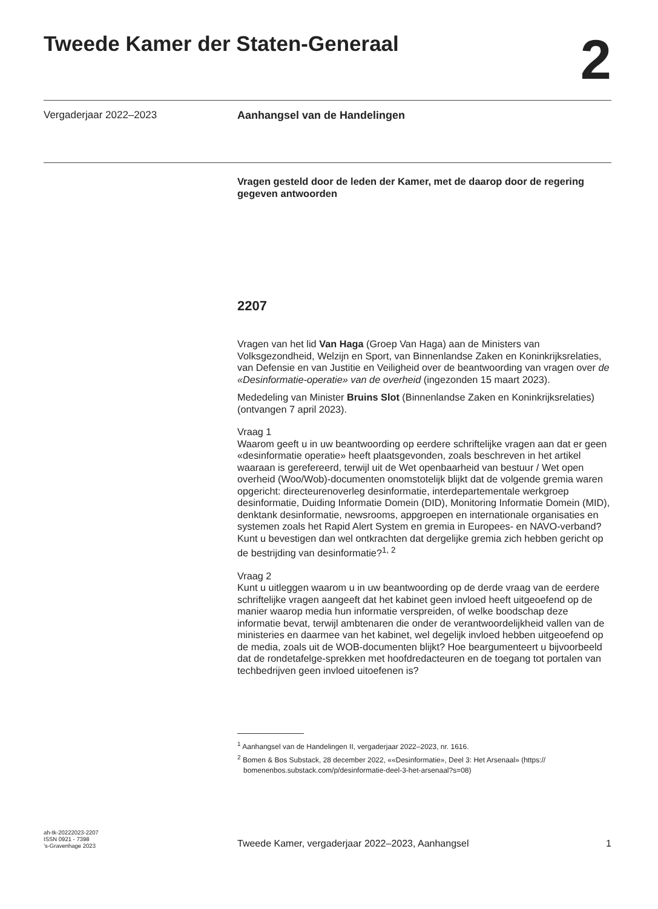Tweede Kamer der Staten-Generaal
2
Vergaderjaar 2022–2023 Aanhangsel van de Handelingen
Vragen gesteld door de leden der Kamer, met de daarop door de regering gegeven antwoorden
2207
Vragen van het lid Van Haga (Groep Van Haga) aan de Ministers van Volksgezondheid, Welzijn en Sport, van Binnenlandse Zaken en Koninkrijksrelaties, van Defensie en van Justitie en Veiligheid over de beantwoording van vragen over de «Desinformatie-operatie» van de overheid (ingezonden 15 maart 2023).
Mededeling van Minister Bruins Slot (Binnenlandse Zaken en Koninkrijksrelaties) (ontvangen 7 april 2023).
Vraag 1
Waarom geeft u in uw beantwoording op eerdere schriftelijke vragen aan dat er geen «desinformatie operatie» heeft plaatsgevonden, zoals beschreven in het artikel waaraan is gerefereerd, terwijl uit de Wet openbaarheid van bestuur / Wet open overheid (Woo/Wob)-documenten onomstotelijk blijkt dat de volgende gremia waren opgericht: directeurenoverleg desinformatie, interdepartementale werkgroep desinformatie, Duiding Informatie Domein (DID), Monitoring Informatie Domein (MID), denktank desinformatie, newsrooms, appgroepen en internationale organisaties en systemen zoals het Rapid Alert System en gremia in Europees- en NAVO-verband? Kunt u bevestigen dan wel ontkrachten dat dergelijke gremia zich hebben gericht op de bestrijding van desinformatie?<sup>1, 2</sup>
Vraag 2
Kunt u uitleggen waarom u in uw beantwoording op de derde vraag van de eerdere schriftelijke vragen aangeeft dat het kabinet geen invloed heeft uitgeoefend op de manier waarop media hun informatie verspreiden, of welke boodschap deze informatie bevat, terwijl ambtenaren die onder de verantwoordelijkheid vallen van de ministeries en daarmee van het kabinet, wel degelijk invloed hebben uitgeoefend op de media, zoals uit de WOB-documenten blijkt? Hoe beargumenteert u bijvoorbeeld dat de rondetafelge-sprekken met hoofdredacteuren en de toegang tot portalen van techbedrijven geen invloed uitoefenen is?
<sup>1</sup> Aanhangsel van de Handelingen II, vergaderjaar 2022–2023, nr. 1616.
<sup>2</sup> Bomen & Bos Substack, 28 december 2022, ««Desinformatie», Deel 3: Het Arsenaal» (https://
bomenenbos.substack.com/p/desinformatie-deel-3-het-arsenaal?s=08)
ah-tk-20222023-2207
ISSN 0921 - 7398
’s-Gravenhage 2023
Tweede Kamer, vergaderjaar 2022–2023, Aanhangsel
1